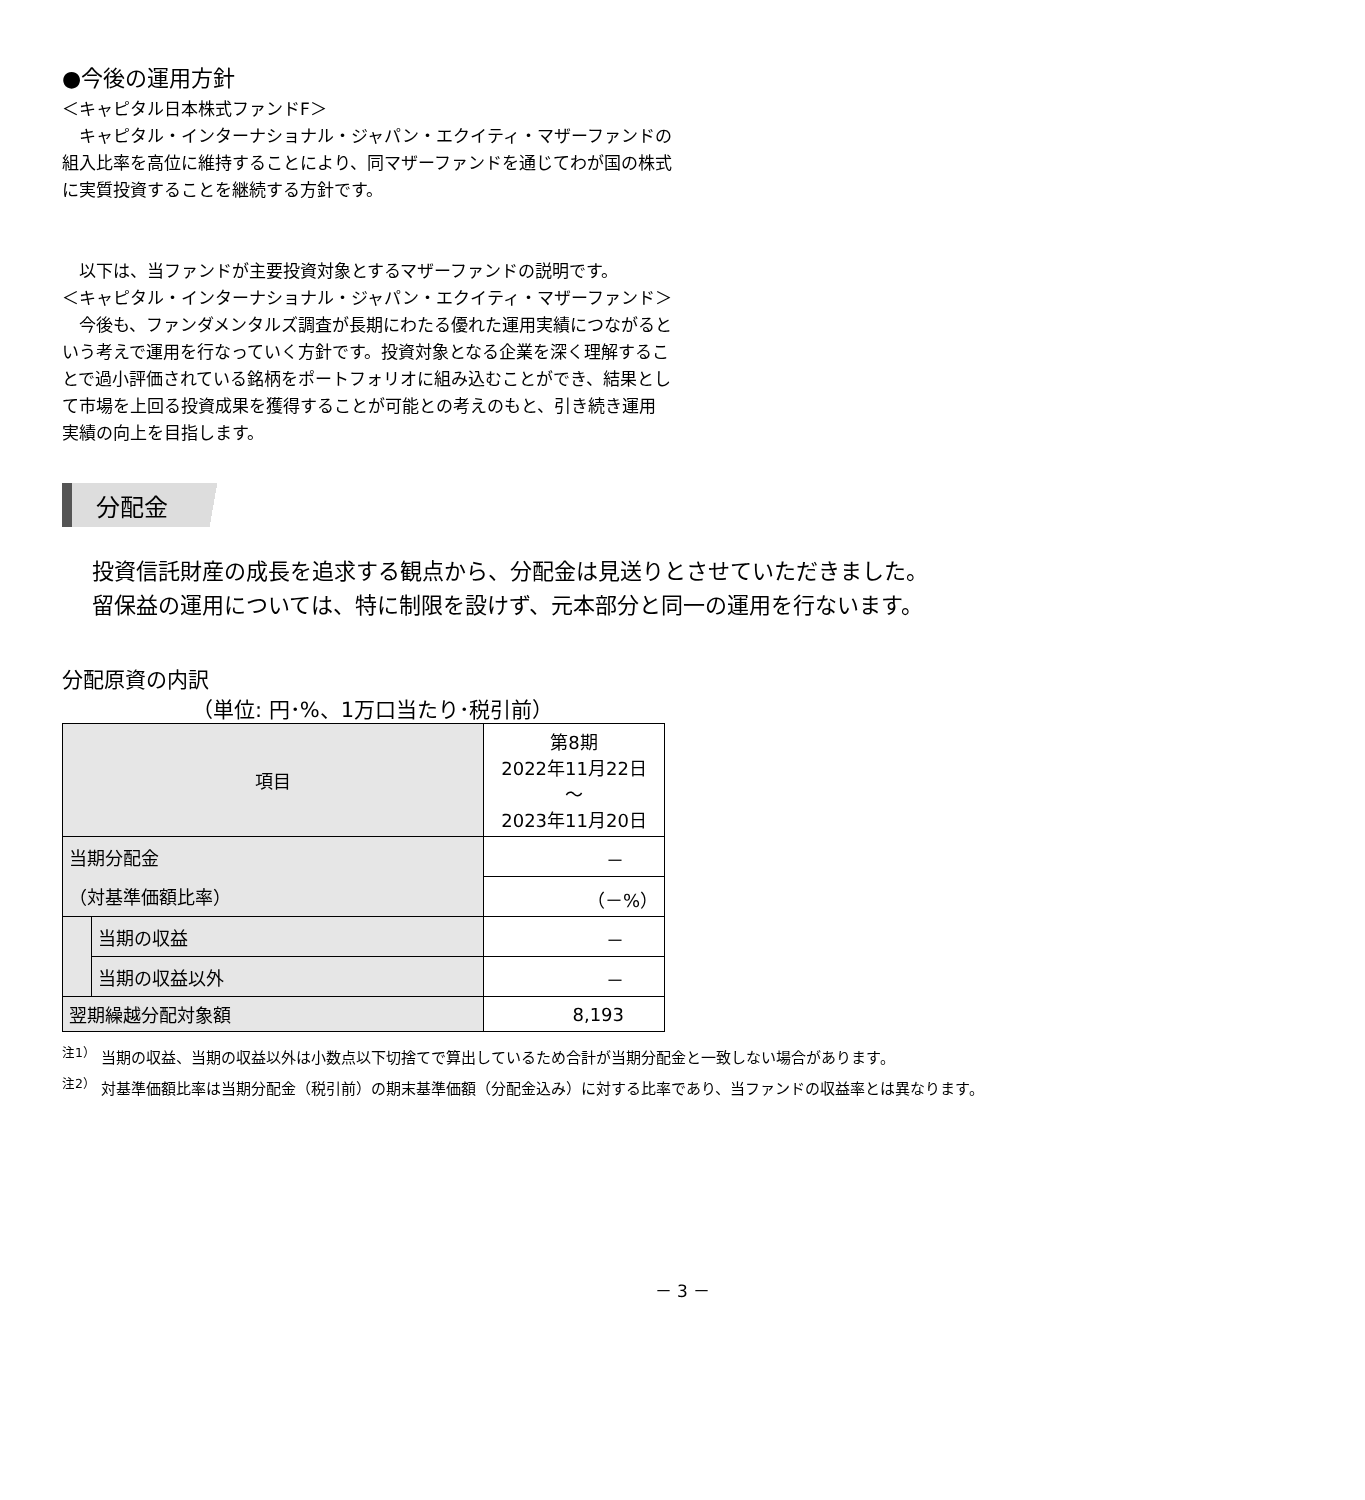●今後の運用方針
＜キャピタル日本株式ファンドF＞
　キャピタル・インターナショナル・ジャパン・エクイティ・マザーファンドの組入比率を高位に維持することにより、同マザーファンドを通じてわが国の株式に実質投資することを継続する方針です。
　以下は、当ファンドが主要投資対象とするマザーファンドの説明です。
＜キャピタル・インターナショナル・ジャパン・エクイティ・マザーファンド＞
　今後も、ファンダメンタルズ調査が長期にわたる優れた運用実績につながるという考えで運用を行なっていく方針です。投資対象となる企業を深く理解することで過小評価されている銘柄をポートフォリオに組み込むことができ、結果として市場を上回る投資成果を獲得することが可能との考えのもと、引き続き運用実績の向上を目指します。
分配金
投資信託財産の成長を追求する観点から、分配金は見送りとさせていただきました。
留保益の運用については、特に制限を設けず、元本部分と同一の運用を行ないます。
分配原資の内訳
（単位: 円･%、1万口当たり･税引前）
| 項目 | | 第8期 2022年11月22日 ～ 2023年11月20日 |
| --- | --- | --- |
| 当期分配金 | | － |
| （対基準価額比率） | | （－%） |
| | 当期の収益 | － |
| | 当期の収益以外 | － |
| 翌期繰越分配対象額 | | 8,193 |
<sup>注1）</sup> 当期の収益、当期の収益以外は小数点以下切捨てで算出しているため合計が当期分配金と一致しない場合があります。
<sup>注2）</sup> 対基準価額比率は当期分配金（税引前）の期末基準価額（分配金込み）に対する比率であり、当ファンドの収益率とは異なります。
－ 3 －